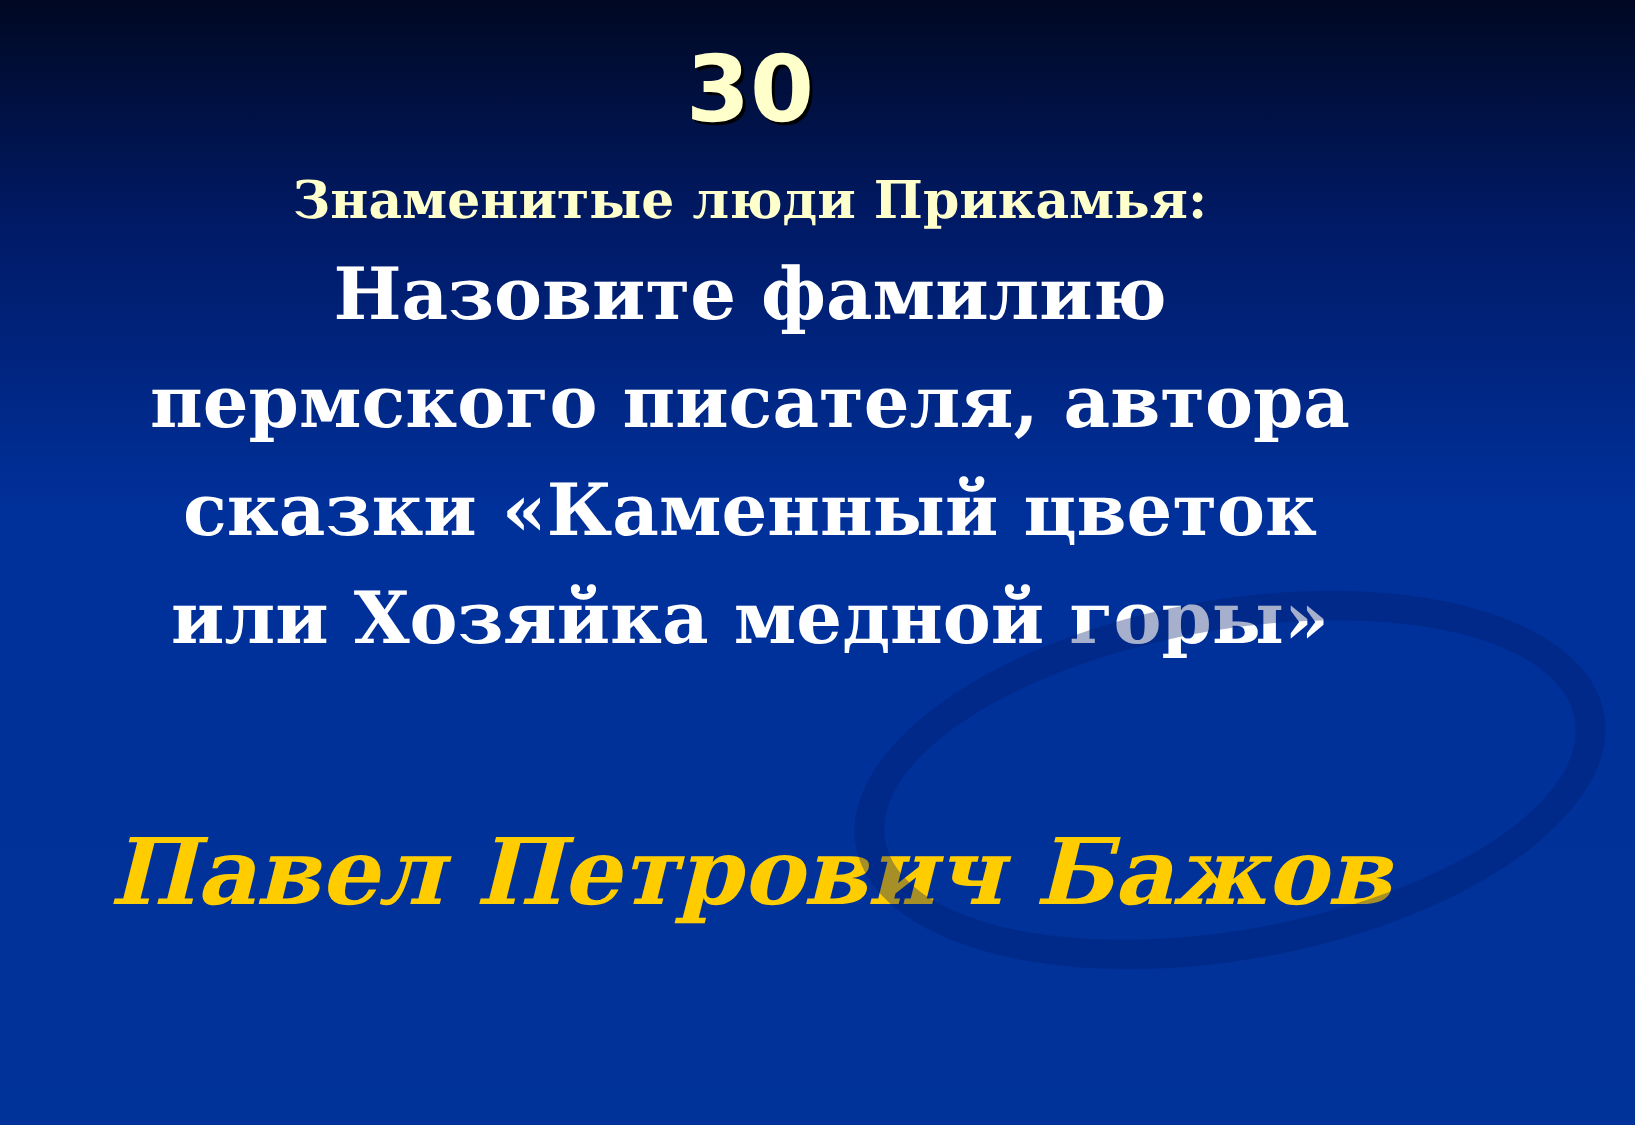30
Знаменитые люди Прикамья:
Назовите фамилию пермского писателя, автора сказки «Каменный цветок или Хозяйка медной горы»
Павел Петрович Бажов